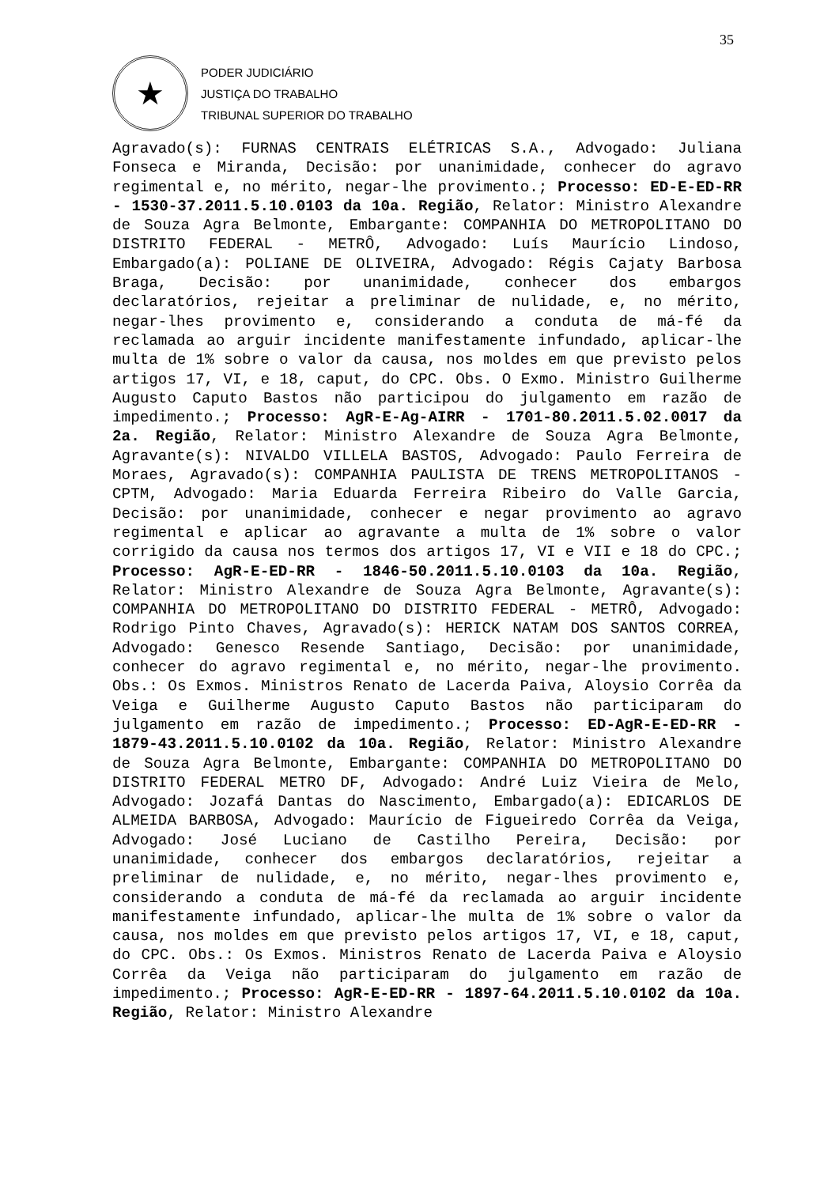35
★
PODER JUDICIÁRIO
JUSTIÇA DO TRABALHO
TRIBUNAL SUPERIOR DO TRABALHO
Agravado(s): FURNAS CENTRAIS ELÉTRICAS S.A., Advogado: Juliana Fonseca e Miranda, Decisão: por unanimidade, conhecer do agravo regimental e, no mérito, negar-lhe provimento.; Processo: ED-E-ED-RR - 1530-37.2011.5.10.0103 da 10a. Região, Relator: Ministro Alexandre de Souza Agra Belmonte, Embargante: COMPANHIA DO METROPOLITANO DO DISTRITO FEDERAL - METRÔ, Advogado: Luís Maurício Lindoso, Embargado(a): POLIANE DE OLIVEIRA, Advogado: Régis Cajaty Barbosa Braga, Decisão: por unanimidade, conhecer dos embargos declaratórios, rejeitar a preliminar de nulidade, e, no mérito, negar-lhes provimento e, considerando a conduta de má-fé da reclamada ao arguir incidente manifestamente infundado, aplicar-lhe multa de 1% sobre o valor da causa, nos moldes em que previsto pelos artigos 17, VI, e 18, caput, do CPC. Obs. O Exmo. Ministro Guilherme Augusto Caputo Bastos não participou do julgamento em razão de impedimento.; Processo: AgR-E-Ag-AIRR - 1701-80.2011.5.02.0017 da 2a. Região, Relator: Ministro Alexandre de Souza Agra Belmonte, Agravante(s): NIVALDO VILLELA BASTOS, Advogado: Paulo Ferreira de Moraes, Agravado(s): COMPANHIA PAULISTA DE TRENS METROPOLITANOS - CPTM, Advogado: Maria Eduarda Ferreira Ribeiro do Valle Garcia, Decisão: por unanimidade, conhecer e negar provimento ao agravo regimental e aplicar ao agravante a multa de 1% sobre o valor corrigido da causa nos termos dos artigos 17, VI e VII e 18 do CPC.; Processo: AgR-E-ED-RR - 1846-50.2011.5.10.0103 da 10a. Região, Relator: Ministro Alexandre de Souza Agra Belmonte, Agravante(s): COMPANHIA DO METROPOLITANO DO DISTRITO FEDERAL - METRÔ, Advogado: Rodrigo Pinto Chaves, Agravado(s): HERICK NATAM DOS SANTOS CORREA, Advogado: Genesco Resende Santiago, Decisão: por unanimidade, conhecer do agravo regimental e, no mérito, negar-lhe provimento. Obs.: Os Exmos. Ministros Renato de Lacerda Paiva, Aloysio Corrêa da Veiga e Guilherme Augusto Caputo Bastos não participaram do julgamento em razão de impedimento.; Processo: ED-AgR-E-ED-RR - 1879-43.2011.5.10.0102 da 10a. Região, Relator: Ministro Alexandre de Souza Agra Belmonte, Embargante: COMPANHIA DO METROPOLITANO DO DISTRITO FEDERAL METRO DF, Advogado: André Luiz Vieira de Melo, Advogado: Jozafá Dantas do Nascimento, Embargado(a): EDICARLOS DE ALMEIDA BARBOSA, Advogado: Maurício de Figueiredo Corrêa da Veiga, Advogado: José Luciano de Castilho Pereira, Decisão: por unanimidade, conhecer dos embargos declaratórios, rejeitar a preliminar de nulidade, e, no mérito, negar-lhes provimento e, considerando a conduta de má-fé da reclamada ao arguir incidente manifestamente infundado, aplicar-lhe multa de 1% sobre o valor da causa, nos moldes em que previsto pelos artigos 17, VI, e 18, caput, do CPC. Obs.: Os Exmos. Ministros Renato de Lacerda Paiva e Aloysio Corrêa da Veiga não participaram do julgamento em razão de impedimento.; Processo: AgR-E-ED-RR - 1897-64.2011.5.10.0102 da 10a. Região, Relator: Ministro Alexandre